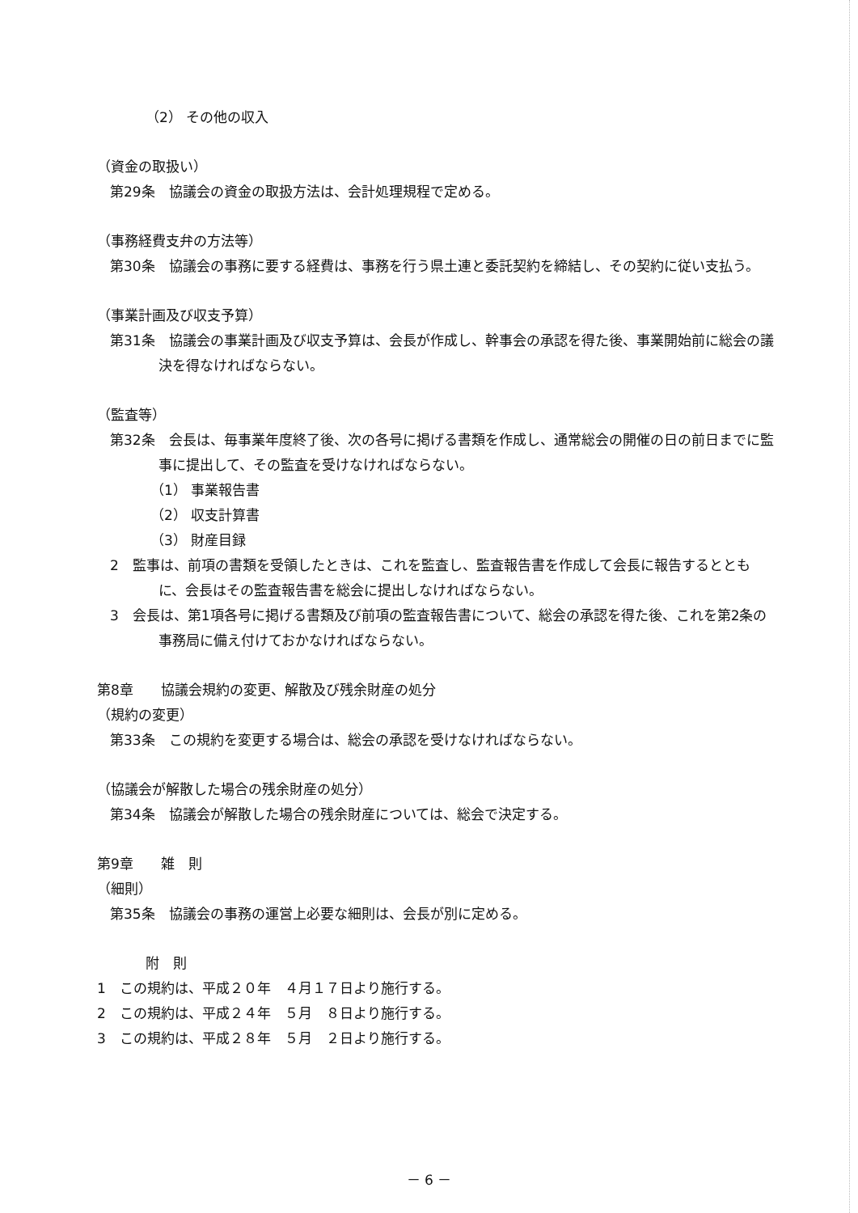（2） その他の収入
（資金の取扱い）
第29条　協議会の資金の取扱方法は、会計処理規程で定める。
（事務経費支弁の方法等）
第30条　協議会の事務に要する経費は、事務を行う県土連と委託契約を締結し、その契約に従い支払う。
（事業計画及び収支予算）
第31条　協議会の事業計画及び収支予算は、会長が作成し、幹事会の承認を得た後、事業開始前に総会の議決を得なければならない。
（監査等）
第32条　会長は、毎事業年度終了後、次の各号に掲げる書類を作成し、通常総会の開催の日の前日までに監事に提出して、その監査を受けなければならない。
（1） 事業報告書
（2） 収支計算書
（3） 財産目録
2　監事は、前項の書類を受領したときは、これを監査し、監査報告書を作成して会長に報告するとともに、会長はその監査報告書を総会に提出しなければならない。
3　会長は、第1項各号に掲げる書類及び前項の監査報告書について、総会の承認を得た後、これを第2条の事務局に備え付けておかなければならない。
第8章　　協議会規約の変更、解散及び残余財産の処分
（規約の変更）
第33条　この規約を変更する場合は、総会の承認を受けなければならない。
（協議会が解散した場合の残余財産の処分）
第34条　協議会が解散した場合の残余財産については、総会で決定する。
第9章　　雑　則
（細則）
第35条　協議会の事務の運営上必要な細則は、会長が別に定める。
附　則
1　この規約は、平成２０年　４月１７日より施行する。
2　この規約は、平成２４年　５月　８日より施行する。
3　この規約は、平成２８年　５月　２日より施行する。
－ 6 －